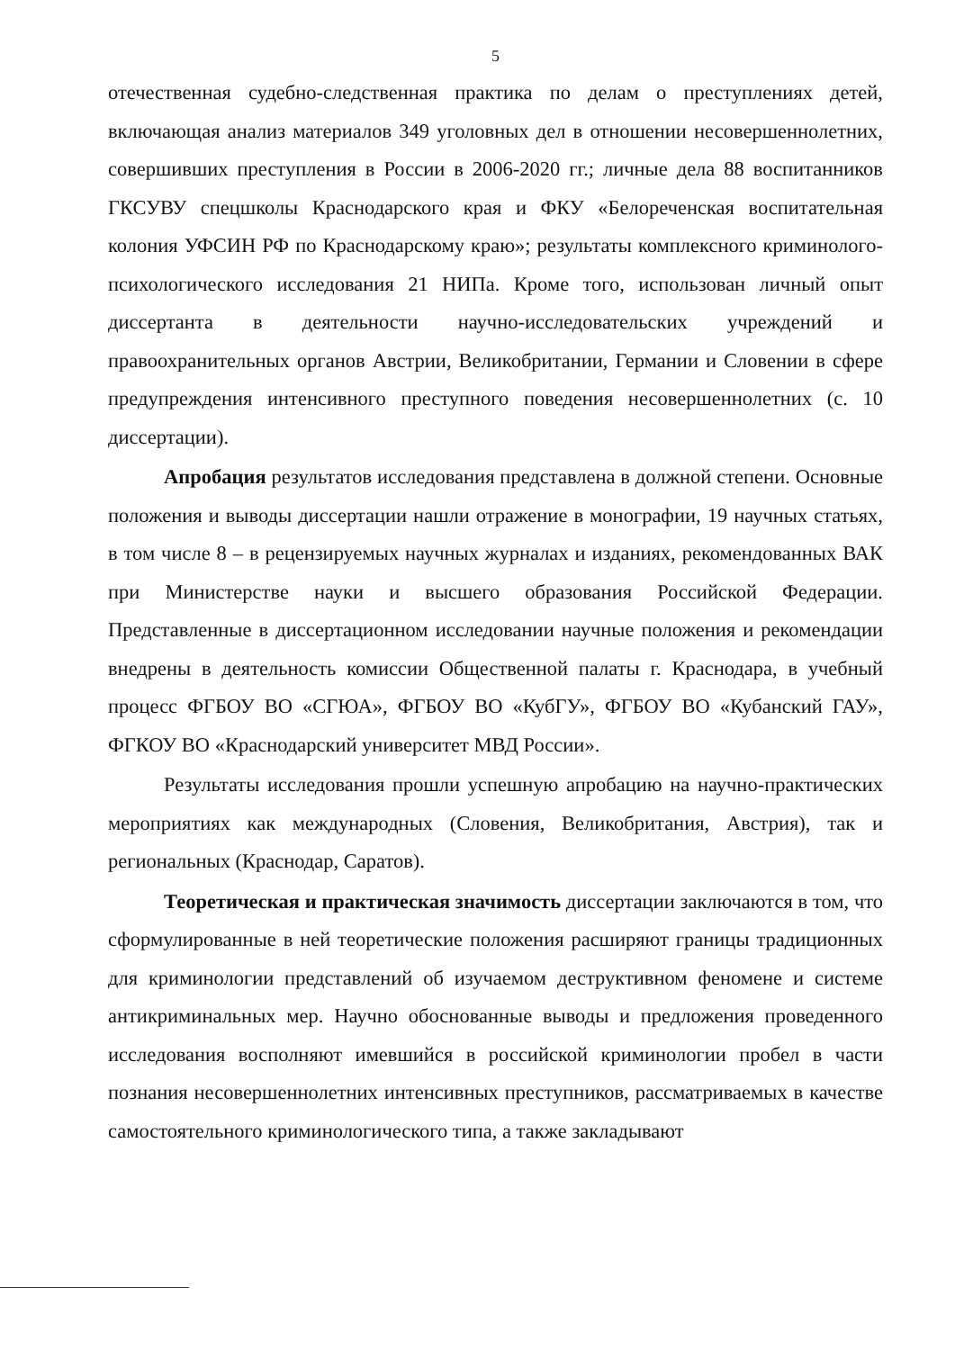5
отечественная судебно-следственная практика по делам о преступлениях детей, включающая анализ материалов 349 уголовных дел в отношении несовершеннолетних, совершивших преступления в России в 2006-2020 гг.; личные дела 88 воспитанников ГКСУВУ спецшколы Краснодарского края и ФКУ «Белореченская воспитательная колония УФСИН РФ по Краснодарскому краю»; результаты комплексного криминолого-психологического исследования 21 НИПа. Кроме того, использован личный опыт диссертанта в деятельности научно-исследовательских учреждений и правоохранительных органов Австрии, Великобритании, Германии и Словении в сфере предупреждения интенсивного преступного поведения несовершеннолетних (с. 10 диссертации).
Апробация результатов исследования представлена в должной степени. Основные положения и выводы диссертации нашли отражение в монографии, 19 научных статьях, в том числе 8 – в рецензируемых научных журналах и изданиях, рекомендованных ВАК при Министерстве науки и высшего образования Российской Федерации. Представленные в диссертационном исследовании научные положения и рекомендации внедрены в деятельность комиссии Общественной палаты г. Краснодара, в учебный процесс ФГБОУ ВО «СГЮА», ФГБОУ ВО «КубГУ», ФГБОУ ВО «Кубанский ГАУ», ФГКОУ ВО «Краснодарский университет МВД России».
Результаты исследования прошли успешную апробацию на научно-практических мероприятиях как международных (Словения, Великобритания, Австрия), так и региональных (Краснодар, Саратов).
Теоретическая и практическая значимость диссертации заключаются в том, что сформулированные в ней теоретические положения расширяют границы традиционных для криминологии представлений об изучаемом деструктивном феномене и системе антикриминальных мер. Научно обоснованные выводы и предложения проведенного исследования восполняют имевшийся в российской криминологии пробел в части познания несовершеннолетних интенсивных преступников, рассматриваемых в качестве самостоятельного криминологического типа, а также закладывают